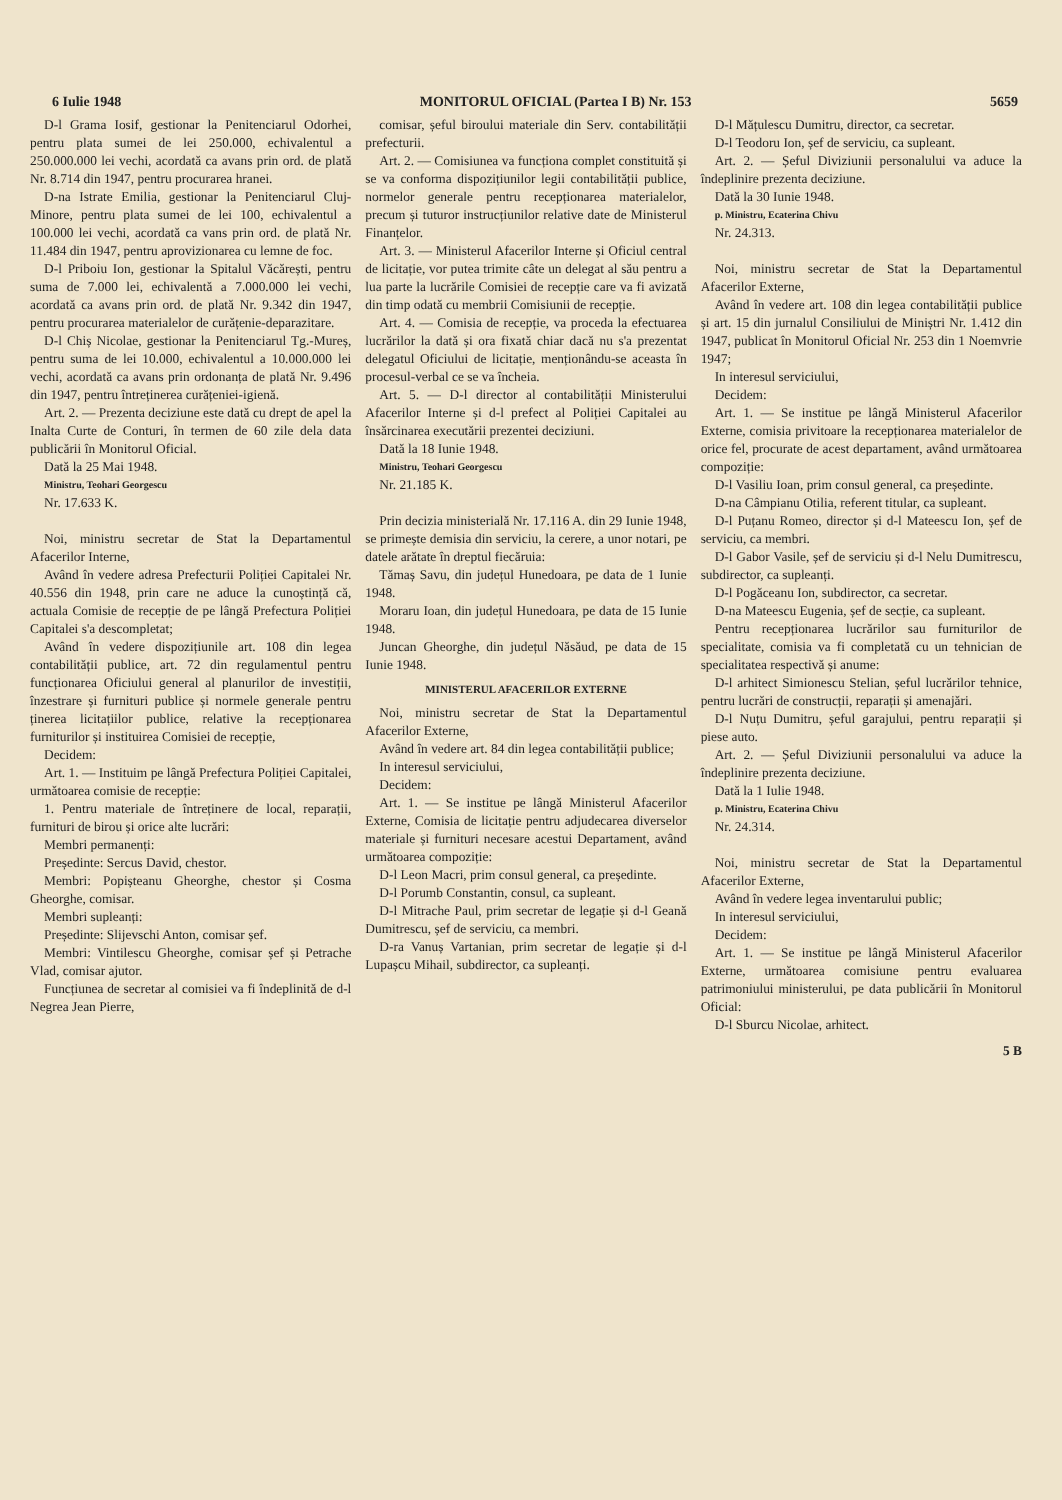6 Iulie 1948 MONITORUL OFICIAL (Partea I B) Nr. 153 5659
D-l Grama Iosif, gestionar la Penitenciarul Odorhei, pentru plata sumei de lei 250.000, echivalentul a 250.000.000 lei vechi, acordată ca avans prin ord. de plată Nr. 8.714 din 1947, pentru procurarea hranei.
D-na Istrate Emilia, gestionar la Penitenciarul Cluj-Minore, pentru plata sumei de lei 100, echivalentul a 100.000 lei vechi, acordată ca vans prin ord. de plată Nr. 11.484 din 1947, pentru aprovizionarea cu lemne de foc.
D-l Priboiu Ion, gestionar la Spitalul Văcărești, pentru suma de 7.000 lei, echivalentă a 7.000.000 lei vechi, acordată ca avans prin ord. de plată Nr. 9.342 din 1947, pentru procurarea materialelor de curățenie-deparazitare.
D-l Chiș Nicolae, gestionar la Penitenciarul Tg.-Mureș, pentru suma de lei 10.000, echivalentul a 10.000.000 lei vechi, acordată ca avans prin ordonanța de plată Nr. 9.496 din 1947, pentru întreținerea curățeniei-igienă.
Art. 2. — Prezenta deciziune este dată cu drept de apel la Inalta Curte de Conturi, în termen de 60 zile dela data publicării în Monitorul Oficial.
Dată la 25 Mai 1948.
Ministru, Teohari Georgescu
Nr. 17.633 K.
Noi, ministru secretar de Stat la Departamentul Afacerilor Interne,
Având în vedere adresa Prefecturii Poliției Capitalei Nr. 40.556 din 1948, prin care ne aduce la cunoștință că, actuala Comisie de recepție de pe lângă Prefectura Poliției Capitalei s'a descompletat;
Având în vedere dispozițiunile art. 108 din legea contabilității publice, art. 72 din regulamentul pentru funcționarea Oficiului general al planurilor de investiții, înzestrare și furnituri publice și normele generale pentru ținerea licitațiilor publice, relative la recepționarea furniturilor și instituirea Comisiei de recepție,
Decidem:
Art. 1. — Instituim pe lângă Prefectura Poliției Capitalei, următoarea comisie de recepție:
1. Pentru materiale de întreținere de local, reparații, furnituri de birou și orice alte lucrări:
Membri permanenți:
Președinte: Sercus David, chestor.
Membri: Popișteanu Gheorghe, chestor și Cosma Gheorghe, comisar.
Membri supleanți:
Președinte: Slijevschi Anton, comisar șef.
Membri: Vintilescu Gheorghe, comisar șef și Petrache Vlad, comisar ajutor.
Funcțiunea de secretar al comisiei va fi îndeplinită de d-l Negrea Jean Pierre,
comisar, șeful biroului materiale din Serv. contabilității prefecturii.
Art. 2. — Comisiunea va funcționa complet constituită și se va conforma dispozițiunilor legii contabilității publice, normelor generale pentru recepționarea materialelor, precum și tuturor instrucțiunilor relative date de Ministerul Finanțelor.
Art. 3. — Ministerul Afacerilor Interne și Oficiul central de licitație, vor putea trimite câte un delegat al său pentru a lua parte la lucrările Comisiei de recepție care va fi avizată din timp odată cu membrii Comisiunii de recepție.
Art. 4. — Comisia de recepție, va proceda la efectuarea lucrărilor la dată și ora fixată chiar dacă nu s'a prezentat delegatul Oficiului de licitație, menționându-se aceasta în procesul-verbal ce se va încheia.
Art. 5. — D-l director al contabilității Ministerului Afacerilor Interne și d-l prefect al Poliției Capitalei au însărcinarea executării prezentei deciziuni.
Dată la 18 Iunie 1948.
Ministru, Teohari Georgescu
Nr. 21.185 K.
Prin decizia ministerială Nr. 17.116 A. din 29 Iunie 1948, se primește demisia din serviciu, la cerere, a unor notari, pe datele arătate în dreptul fiecăruia:
Tămaș Savu, din județul Hunedoara, pe data de 1 Iunie 1948.
Moraru Ioan, din județul Hunedoara, pe data de 15 Iunie 1948.
Juncan Gheorghe, din județul Năsăud, pe data de 15 Iunie 1948.
MINISTERUL AFACERILOR EXTERNE
Noi, ministru secretar de Stat la Departamentul Afacerilor Externe,
Având în vedere art. 84 din legea contabilității publice;
In interesul serviciului,
Decidem:
Art. 1. — Se institue pe lângă Ministerul Afacerilor Externe, Comisia de licitație pentru adjudecarea diverselor materiale și furnituri necesare acestui Departament, având următoarea compoziție:
D-l Leon Macri, prim consul general, ca președinte.
D-l Porumb Constantin, consul, ca supleant.
D-l Mitrache Paul, prim secretar de legație și d-l Geană Dumitrescu, șef de serviciu, ca membri.
D-ra Vanuș Vartanian, prim secretar de legație și d-l Lupașcu Mihail, subdirector, ca supleanți.
D-l Mățulescu Dumitru, director, ca secretar.
D-l Teodoru Ion, șef de serviciu, ca supleant.
Art. 2. — Șeful Diviziunii personalului va aduce la îndeplinire prezenta deciziune.
Dată la 30 Iunie 1948.
p. Ministru, Ecaterina Chivu
Nr. 24.313.
Noi, ministru secretar de Stat la Departamentul Afacerilor Externe,
Având în vedere art. 108 din legea contabilității publice și art. 15 din jurnalul Consiliului de Miniștri Nr. 1.412 din 1947, publicat în Monitorul Oficial Nr. 253 din 1 Noemvrie 1947;
In interesul serviciului,
Decidem:
Art. 1. — Se institue pe lângă Ministerul Afacerilor Externe, comisia privitoare la recepționarea materialelor de orice fel, procurate de acest departament, având următoarea compoziție:
D-l Vasiliu Ioan, prim consul general, ca președinte.
D-na Câmpianu Otilia, referent titular, ca supleant.
D-l Puțanu Romeo, director și d-l Mateescu Ion, șef de serviciu, ca membri.
D-l Gabor Vasile, șef de serviciu și d-l Nelu Dumitrescu, subdirector, ca supleanți.
D-l Pogăceanu Ion, subdirector, ca secretar.
D-na Mateescu Eugenia, șef de secție, ca supleant.
Pentru recepționarea lucrărilor sau furniturilor de specialitate, comisia va fi completată cu un tehnician de specialitatea respectivă și anume:
D-l arhitect Simionescu Stelian, șeful lucrărilor tehnice, pentru lucrări de construcții, reparații și amenajări.
D-l Nuțu Dumitru, șeful garajului, pentru reparații și piese auto.
Art. 2. — Șeful Diviziunii personalului va aduce la îndeplinire prezenta deciziune.
Dată la 1 Iulie 1948.
p. Ministru, Ecaterina Chivu
Nr. 24.314.
Noi, ministru secretar de Stat la Departamentul Afacerilor Externe,
Având în vedere legea inventarului public;
In interesul serviciului,
Decidem:
Art. 1. — Se institue pe lângă Ministerul Afacerilor Externe, următoarea comisiune pentru evaluarea patrimoniului ministerului, pe data publicării în Monitorul Oficial:
D-l Sburcu Nicolae, arhitect.
5 B